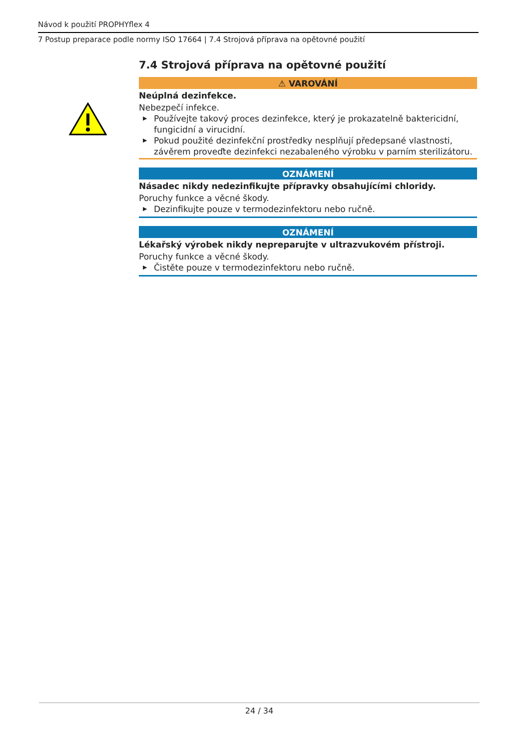Návod k použití PROPHYflex 4
7 Postup preparace podle normy ISO 17664 | 7.4 Strojová příprava na opětovné použití
7.4 Strojová příprava na opětovné použití
⚠ VAROVÁNÍ
Neúplná dezinfekce.
Nebezpečí infekce.
▶ Používejte takový proces dezinfekce, který je prokazatelně baktericidní, fungicidní a virucidní.
▶ Pokud použité dezinfekční prostředky nesplňují předepsané vlastnosti, závěrem proveďte dezinfekci nezabaleného výrobku v parním sterilizátoru.
OZNÁMENÍ
Násadec nikdy nedezinfikujte přípravky obsahujícími chloridy.
Poruchy funkce a věcné škody.
▶ Dezinfikujte pouze v termodezinfektoru nebo ručně.
OZNÁMENÍ
Lékařský výrobek nikdy nepreparujte v ultrazvukovém přístroji.
Poruchy funkce a věcné škody.
▶ Čistěte pouze v termodezinfektoru nebo ručně.
24 / 34